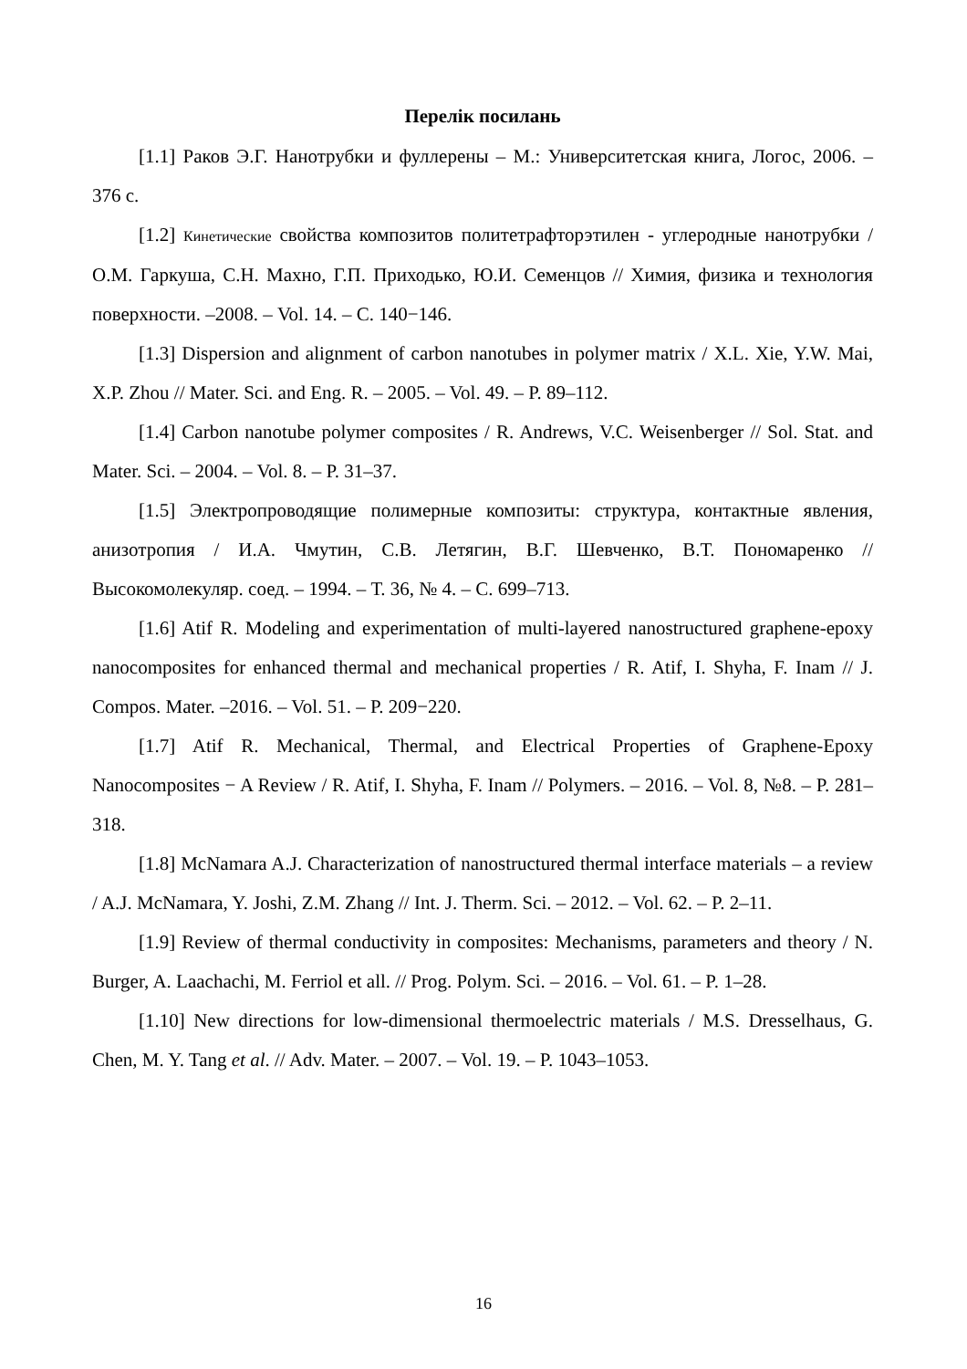Перелік посилань
[1.1] Раков Э.Г. Нанотрубки и фуллерены – М.: Университетская книга, Логос, 2006. – 376 с.
[1.2] Кинетические свойства композитов политетрафторэтилен - углеродные нанотрубки / О.М. Гаркуша, С.Н. Махно, Г.П. Приходько, Ю.И. Семенцов // Химия, физика и технология поверхности. –2008. – Vol. 14. – С. 140−146.
[1.3] Dispersion and alignment of carbon nanotubes in polymer matrix / X.L. Xie, Y.W. Mai, X.P. Zhou // Mater. Sci. and Eng. R. – 2005. – Vol. 49. – P. 89–112.
[1.4] Carbon nanotube polymer composites / R. Andrews, V.C. Weisenberger // Sol. Stat. and Mater. Sci. – 2004. – Vol. 8. – P. 31–37.
[1.5] Электропроводящие полимерные композиты: структура, контактные явления, анизотропия / И.А. Чмутин, С.В. Летягин, В.Г. Шевченко, В.Т. Пономаренко // Высокомолекуляр. соед. – 1994. – Т. 36, № 4. – С. 699–713.
[1.6] Atif R. Modeling and experimentation of multi-layered nanostructured graphene-epoxy nanocomposites for enhanced thermal and mechanical properties / R. Atif, I. Shyha, F. Inam // J. Compos. Mater. –2016. – Vol. 51. – P. 209−220.
[1.7] Atif R. Mechanical, Thermal, and Electrical Properties of Graphene-Epoxy Nanocomposites − A Review / R. Atif, I. Shyha, F. Inam // Polymers. – 2016. – Vol. 8, №8. – P. 281–318.
[1.8] McNamara A.J. Characterization of nanostructured thermal interface materials – a review / A.J. McNamara, Y. Joshi, Z.M. Zhang // Int. J. Therm. Sci. – 2012. – Vol. 62. – P. 2–11.
[1.9] Review of thermal conductivity in composites: Mechanisms, parameters and theory / N. Burger, A. Laachachi, M. Ferriol et all. // Prog. Polym. Sci. – 2016. – Vol. 61. – P. 1–28.
[1.10] New directions for low-dimensional thermoelectric materials / M.S. Dresselhaus, G. Chen, M. Y. Tang et al. // Adv. Mater. – 2007. – Vol. 19. – P. 1043–1053.
16